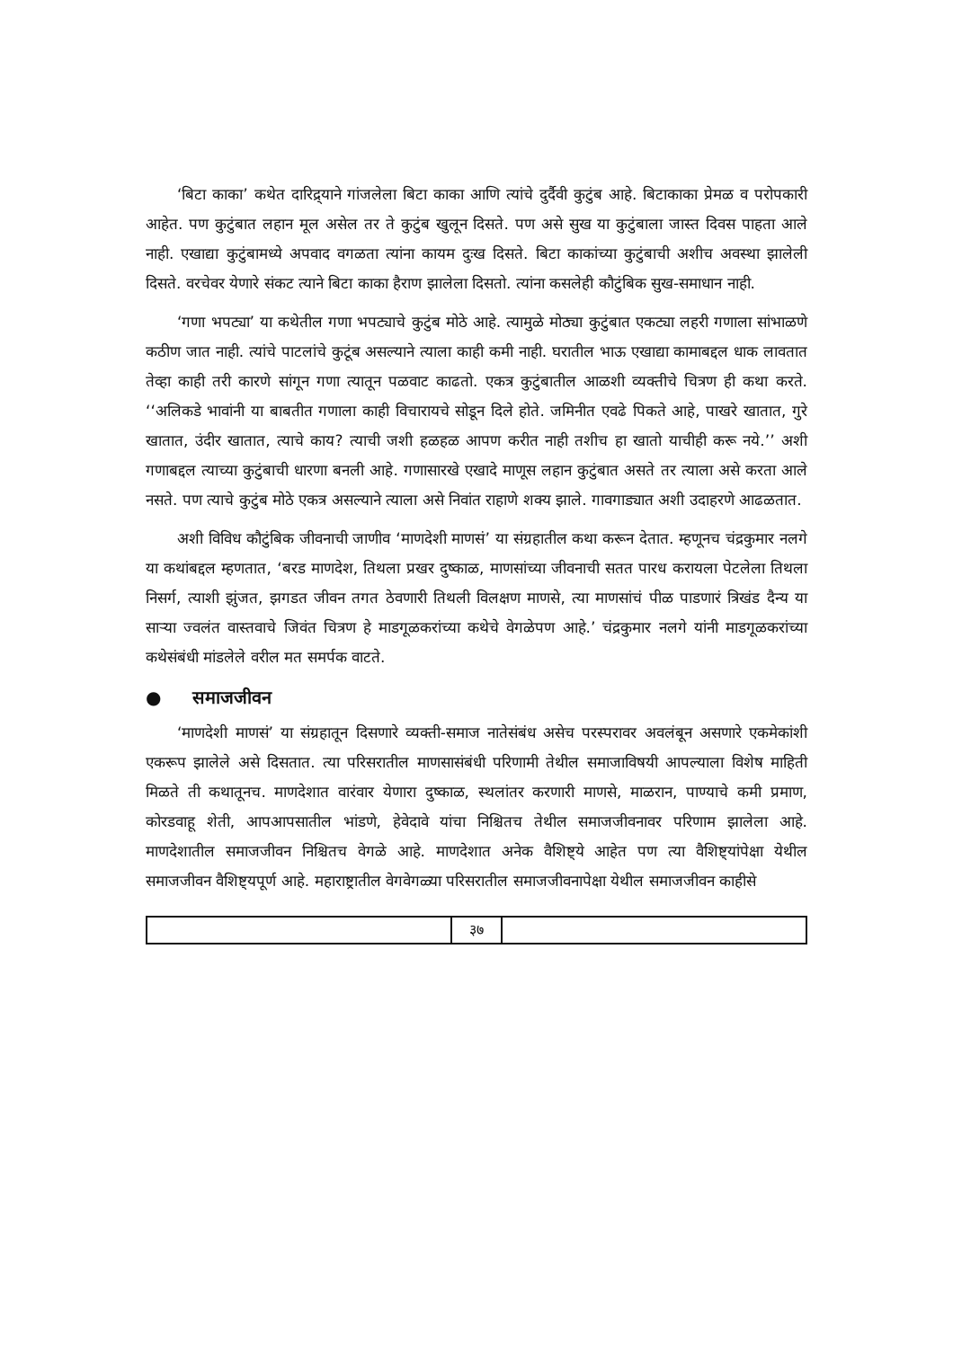‘बिटा काका’ कथेत दारिद्र्याने गांजलेला बिटा काका आणि त्यांचे दुर्दैवी कुटुंब आहे. बिटाकाका प्रेमळ व परोपकारी आहेत. पण कुटुंबात लहान मूल असेल तर ते कुटुंब खुलून दिसते. पण असे सुख या कुटुंबाला जास्त दिवस पाहता आले नाही. एखाद्या कुटुंबामध्ये अपवाद वगळता त्यांना कायम दुःख दिसते. बिटा काकांच्या कुटुंबाची अशीच अवस्था झालेली दिसते. वरचेवर येणारे संकट त्याने बिटा काका हैराण झालेला दिसतो. त्यांना कसलेही कौटुंबिक सुख-समाधान नाही.
‘गणा भपट्या’ या कथेतील गणा भपट्याचे कुटुंब मोठे आहे. त्यामुळे मोठ्या कुटुंबात एकट्या लहरी गणाला सांभाळणे कठीण जात नाही. त्यांचे पाटलांचे कुटूंब असल्याने त्याला काही कमी नाही. घरातील भाऊ एखाद्या कामाबद्दल धाक लावतात तेव्हा काही तरी कारणे सांगून गणा त्यातून पळवाट काढतो. एकत्र कुटुंबातील आळशी व्यक्तीचे चित्रण ही कथा करते. ‘‘अलिकडे भावांनी या बाबतीत गणाला काही विचारायचे सोडून दिले होते. जमिनीत एवढे पिकते आहे, पाखरे खातात, गुरे खातात, उंदीर खातात, त्याचे काय? त्याची जशी हळहळ आपण करीत नाही तशीच हा खातो याचीही करू नये.’’ अशी गणाबद्दल त्याच्या कुटुंबाची धारणा बनली आहे. गणासारखे एखादे माणूस लहान कुटुंबात असते तर त्याला असे करता आले नसते. पण त्याचे कुटुंब मोठे एकत्र असल्याने त्याला असे निवांत राहाणे शक्य झाले. गावगाड्यात अशी उदाहरणे आढळतात.
अशी विविध कौटुंबिक जीवनाची जाणीव ‘माणदेशी माणसं’ या संग्रहातील कथा करून देतात. म्हणूनच चंद्रकुमार नलगे या कथांबद्दल म्हणतात, ‘बरड माणदेश, तिथला प्रखर दुष्काळ, माणसांच्या जीवनाची सतत पारध करायला पेटलेला तिथला निसर्ग, त्याशी झुंजत, झगडत जीवन तगत ठेवणारी तिथली विलक्षण माणसे, त्या माणसांचं पीळ पाडणारं त्रिखंड दैन्य या साऱ्या ज्वलंत वास्तवाचे जिवंत चित्रण हे माडगूळकरांच्या कथेचे वेगळेपण आहे.’ चंद्रकुमार नलगे यांनी माडगूळकरांच्या कथेसंबंधी मांडलेले वरील मत समर्पक वाटते.
● समाजजीवन
‘माणदेशी माणसं’ या संग्रहातून दिसणारे व्यक्ती-समाज नातेसंबंध असेच परस्परावर अवलंबून असणारे एकमेकांशी एकरूप झालेले असे दिसतात. त्या परिसरातील माणसासंबंधी परिणामी तेथील समाजाविषयी आपल्याला विशेष माहिती मिळते ती कथातूनच. माणदेशात वारंवार येणारा दुष्काळ, स्थलांतर करणारी माणसे, माळरान, पाण्याचे कमी प्रमाण, कोरडवाहू शेती, आपआपसातील भांडणे, हेवेदावे यांचा निश्चितच तेथील समाजजीवनावर परिणाम झालेला आहे. माणदेशातील समाजजीवन निश्चितच वेगळे आहे. माणदेशात अनेक वैशिष्ट्ये आहेत पण त्या वैशिष्ट्यांपेक्षा येथील समाजजीवन वैशिष्ट्यपूर्ण आहे. महाराष्ट्रातील वेगवेगळ्या परिसरातील समाजजीवनापेक्षा येथील समाजजीवन काहीसे
३७